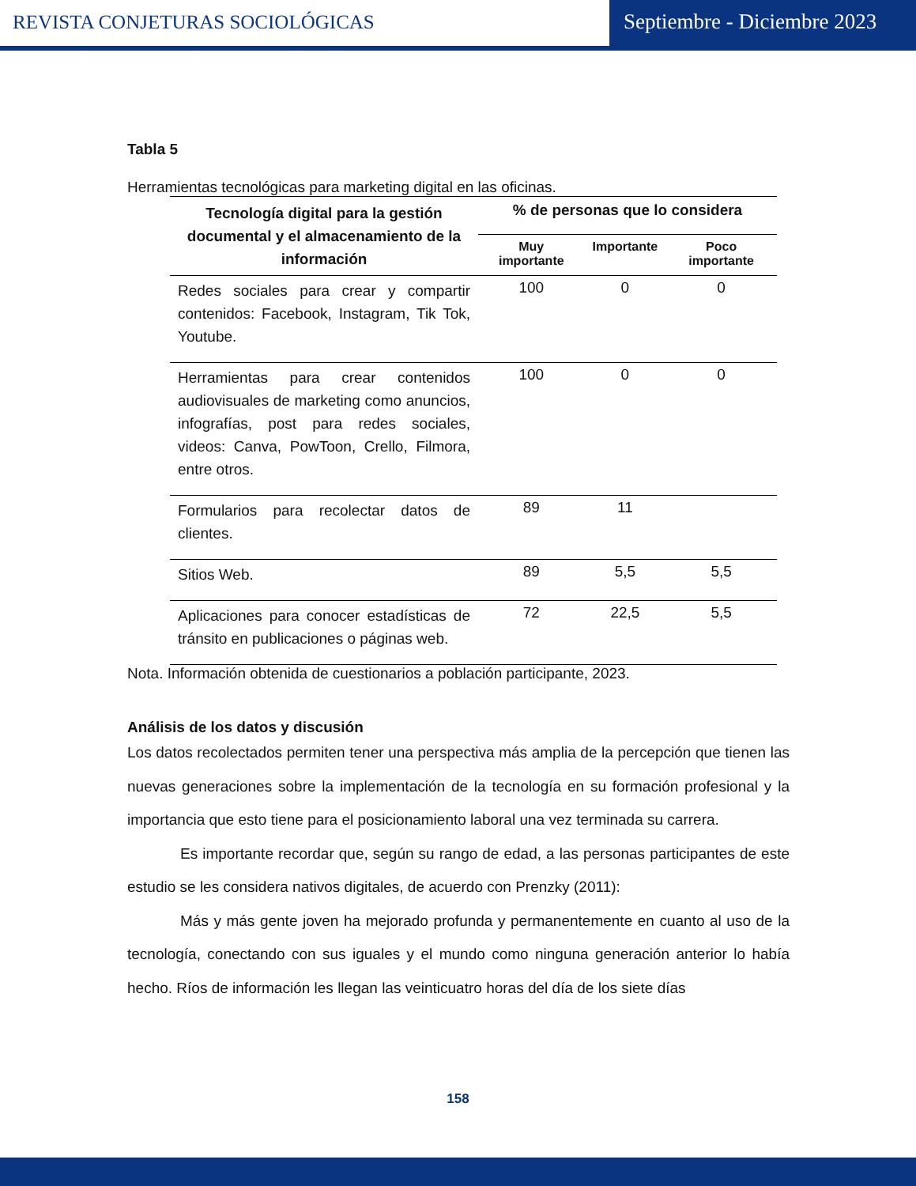REVISTA CONJETURAS SOCIOLÓGICAS
Septiembre - Diciembre 2023
Tabla 5
Herramientas tecnológicas para marketing digital en las oficinas.
| Tecnología digital para la gestión documental y el almacenamiento de la información | % de personas que lo considera | | |
| --- | --- | --- | --- |
| | Muy importante | Importante | Poco importante |
| Redes sociales para crear y compartir contenidos: Facebook, Instagram, Tik Tok, Youtube. | 100 | 0 | 0 |
| Herramientas para crear contenidos audiovisuales de marketing como anuncios, infografías, post para redes sociales, videos: Canva, PowToon, Crello, Filmora, entre otros. | 100 | 0 | 0 |
| Formularios para recolectar datos de clientes. | 89 | 11 | |
| Sitios Web. | 89 | 5,5 | 5,5 |
| Aplicaciones para conocer estadísticas de tránsito en publicaciones o páginas web. | 72 | 22,5 | 5,5 |
Nota. Información obtenida de cuestionarios a población participante, 2023.
Análisis de los datos y discusión
Los datos recolectados permiten tener una perspectiva más amplia de la percepción que tienen las nuevas generaciones sobre la implementación de la tecnología en su formación profesional y la importancia que esto tiene para el posicionamiento laboral una vez terminada su carrera.
Es importante recordar que, según su rango de edad, a las personas participantes de este estudio se les considera nativos digitales, de acuerdo con Prenzky (2011):
Más y más gente joven ha mejorado profunda y permanentemente en cuanto al uso de la tecnología, conectando con sus iguales y el mundo como ninguna generación anterior lo había hecho. Ríos de información les llegan las veinticuatro horas del día de los siete días
158